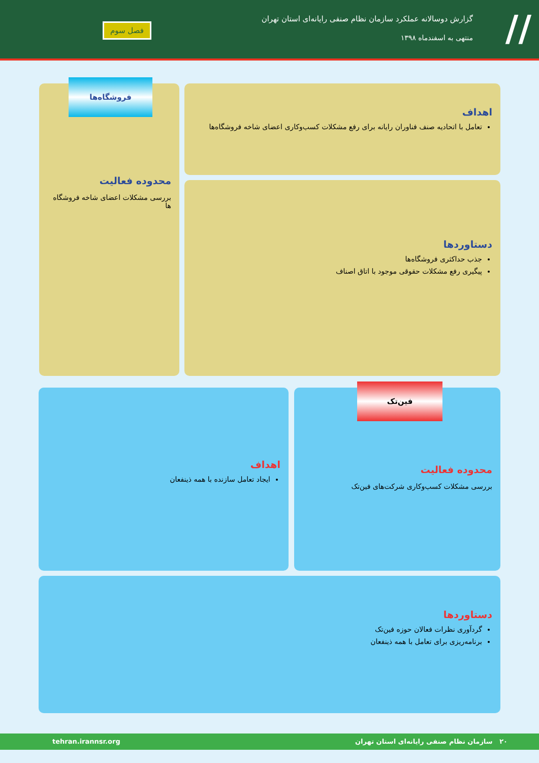//
گزارش دوسالانه عملکرد سازمان نظام صنفی رایانه‌ای استان تهران
منتهی به اسفندماه ۱۳۹۸
فصل سوم
محدوده فعالیت
بررسی مشکلات اعضای شاخه فروشگاه ها
فروشگاه‌ها
اهداف
تعامل با اتحادیه صنف فناوران رایانه برای رفع مشکلات کسب‌وکاری اعضای شاخه فروشگاه‌ها
دستاوردها
جذب حداکثری فروشگاه‌ها
پیگیری رفع مشکلات حقوقی موجود با اتاق اصناف
محدوده فعالیت
بررسی مشکلات کسب‌وکاری شرکت‌های فین‌تک
فین‌تک
اهداف
ایجاد تعامل سازنده با همه ذینفعان
دستاوردها
گردآوری نظرات فعالان حوزه فین‌تک
برنامه‌ریزی برای تعامل با همه ذینفعان
۲۰ سازمان نظام صنفی رایانه‌ای استان تهران tehran.irannsr.org